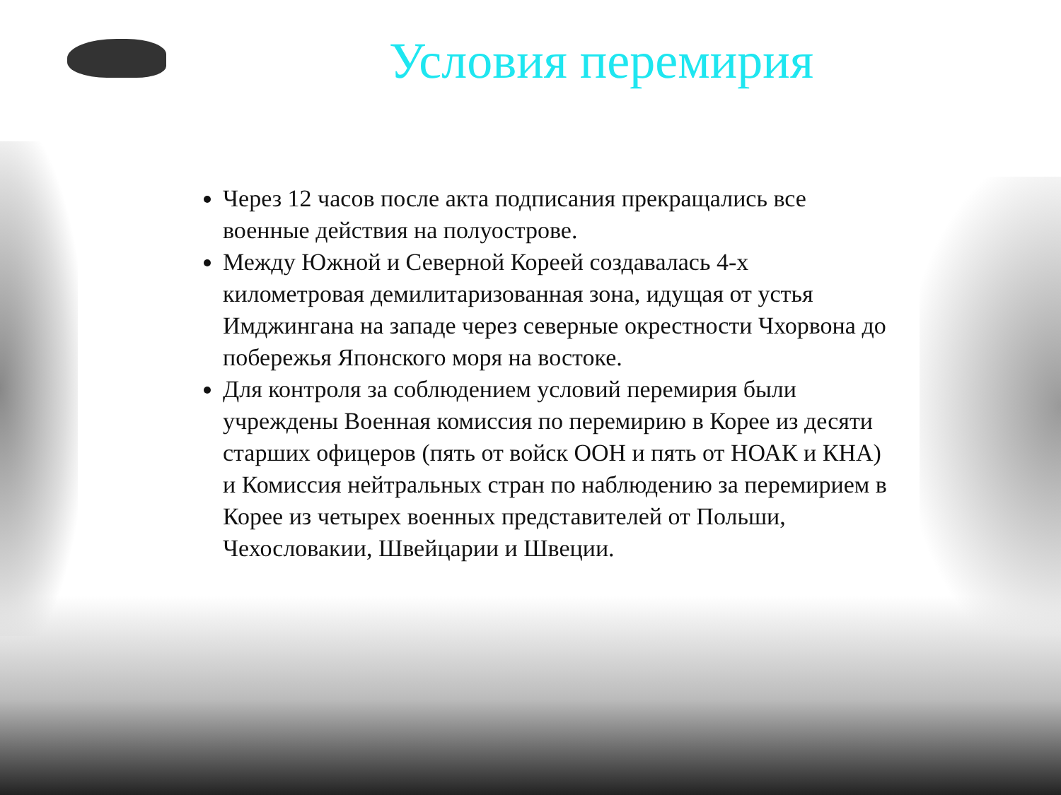Условия перемирия
Через 12 часов после акта подписания прекращались все военные действия на полуострове.
Между Южной и Северной Кореей создавалась 4-х километровая демилитаризованная зона, идущая от устья Имджингана на западе через северные окрестности Чхорвона до побережья Японского моря на востоке.
Для контроля за соблюдением условий перемирия были учреждены Военная комиссия по перемирию в Корее из десяти старших офицеров (пять от войск ООН и пять от НОАК и КНА) и Комиссия нейтральных стран по наблюдению за перемирием в Корее из четырех военных представителей от Польши, Чехословакии, Швейцарии и Швеции.